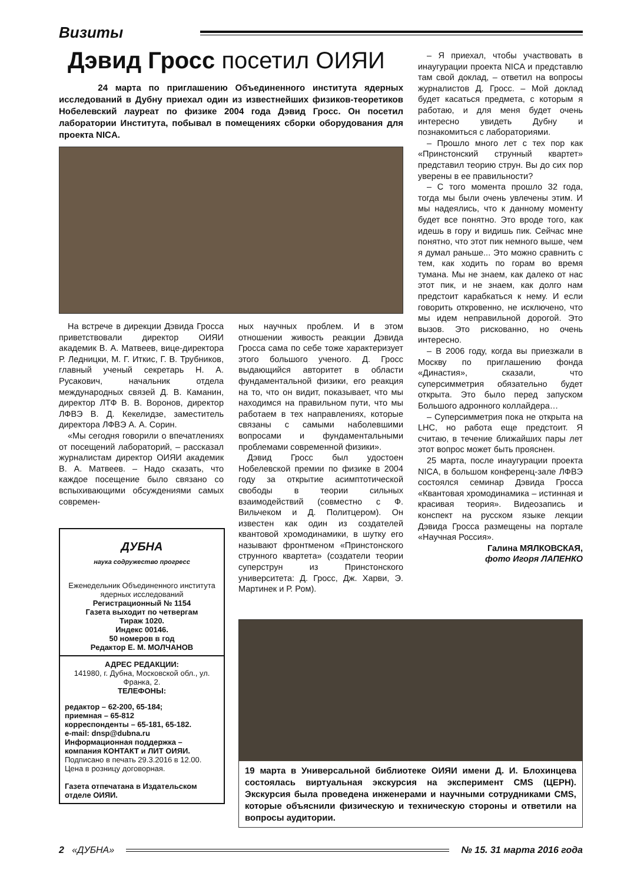Визиты
Дэвид Гросс посетил ОИЯИ
24 марта по приглашению Объединенного института ядерных исследований в Дубну приехал один из известнейших физиков-теоретиков Нобелевский лауреат по физике 2004 года Дэвид Гросс. Он посетил лаборатории Института, побывал в помещениях сборки оборудования для проекта NICA.
На встрече в дирекции Дэвида Гросса приветствовали директор ОИЯИ академик В. А. Матвеев, вице-директора Р. Ледницки, М. Г. Иткис, Г. В. Трубников, главный ученый секретарь Н. А. Русакович, начальник отдела международных связей Д. В. Каманин, директор ЛТФ В. В. Воронов, директор ЛФВЭ В. Д. Кекелидзе, заместитель директора ЛФВЭ А. А. Сорин.
«Мы сегодня говорили о впечатлениях от посещений лабораторий, – рассказал журналистам директор ОИЯИ академик В. А. Матвеев. – Надо сказать, что каждое посещение было связано со вспыхивающими обсуждениями самых современ-
ных научных проблем. И в этом отношении живость реакции Дэвида Гросса сама по себе тоже характеризует этого большого ученого. Д. Гросс выдающийся авторитет в области фундаментальной физики, его реакция на то, что он видит, показывает, что мы находимся на правильном пути, что мы работаем в тех направлениях, которые связаны с самыми наболевшими вопросами и фундаментальными проблемами современной физики».
Дэвид Гросс был удостоен Нобелевской премии по физике в 2004 году за открытие асимптотической свободы в теории сильных взаимодействий (совместно с Ф. Вильчеком и Д. Политцером). Он известен как один из создателей квантовой хромодинамики, в шутку его называют фронтменом «Принстонского струнного квартета» (создатели теории суперструн из Принстонского университета: Д. Гросс, Дж. Харви, Э. Мартинек и Р. Ром).
– Я приехал, чтобы участвовать в инаугурации проекта NICA и представлю там свой доклад, – ответил на вопросы журналистов Д. Гросс. – Мой доклад будет касаться предмета, с которым я работаю, и для меня будет очень интересно увидеть Дубну и познакомиться с лабораториями.
– Прошло много лет с тех пор как «Принстонский струнный квартет» представил теорию струн. Вы до сих пор уверены в ее правильности?
– С того момента прошло 32 года, тогда мы были очень увлечены этим. И мы надеялись, что к данному моменту будет все понятно. Это вроде того, как идешь в гору и видишь пик. Сейчас мне понятно, что этот пик немного выше, чем я думал раньше... Это можно сравнить с тем, как ходить по горам во время тумана. Мы не знаем, как далеко от нас этот пик, и не знаем, как долго нам предстоит карабкаться к нему. И если говорить откровенно, не исключено, что мы идем неправильной дорогой. Это вызов. Это рискованно, но очень интересно.
– В 2006 году, когда вы приезжали в Москву по приглашению фонда «Династия», сказали, что суперсимметрия обязательно будет открыта. Это было перед запуском Большого адронного коллайдера…
– Суперсимметрия пока не открыта на LHC, но работа еще предстоит. Я считаю, в течение ближайших пары лет этот вопрос может быть прояснен.
25 марта, после инаугурации проекта NICA, в большом конференц-зале ЛФВЭ состоялся семинар Дэвида Гросса «Квантовая хромодинамика – истинная и красивая теория». Видеозапись и конспект на русском языке лекции Дэвида Гросса размещены на портале «Научная Россия».
Галина МЯЛКОВСКАЯ,
фото Игоря ЛАПЕНКО
ДУБНА
наука содружество прогресс
Еженедельник Объединенного института ядерных исследований
Регистрационный № 1154
Газета выходит по четвергам
Тираж 1020.
Индекс 00146.
50 номеров в год
Редактор Е. М. МОЛЧАНОВ
АДРЕС РЕДАКЦИИ:
141980, г. Дубна, Московской обл., ул. Франка, 2.
ТЕЛЕФОНЫ:
редактор – 62-200, 65-184;
приемная – 65-812
корреспонденты – 65-181, 65-182.
e-mail: dnsp@dubna.ru
Информационная поддержка – компания КОНТАКТ и ЛИТ ОИЯИ.
Подписано в печать 29.3.2016 в 12.00.
Цена в розницу договорная.
Газета отпечатана в Издательском отделе ОИЯИ.
19 марта в Универсальной библиотеке ОИЯИ имени Д. И. Блохинцева состоялась виртуальная экскурсия на эксперимент CMS (ЦЕРН). Экскурсия была проведена инженерами и научными сотрудниками CMS, которые объяснили физическую и техническую стороны и ответили на вопросы аудитории.
2 «ДУБНА» № 15. 31 марта 2016 года